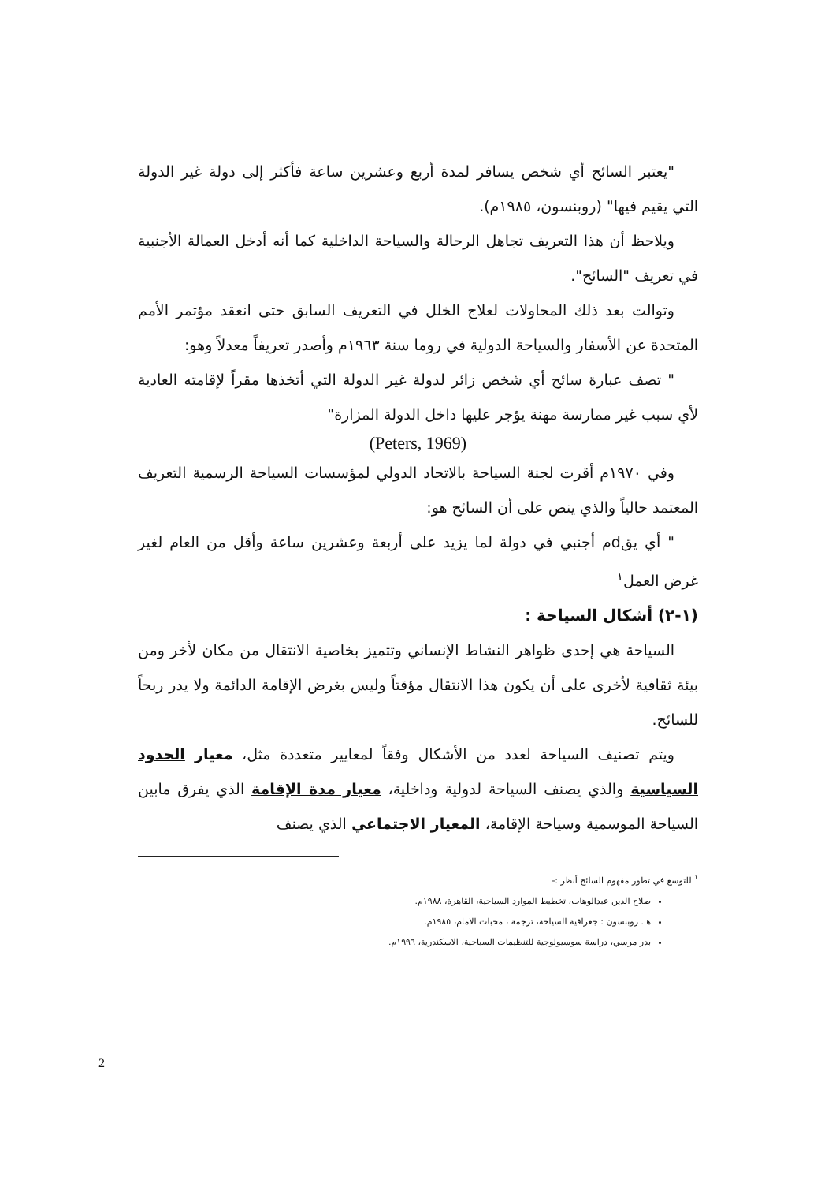"يعتبر السائح أي شخص يسافر لمدة أربع وعشرين ساعة فأكثر إلى دولة غير الدولة التي يقيم فيها" (روبنسون، ١٩٨٥م).
ويلاحظ أن هذا التعريف تجاهل الرحالة والسياحة الداخلية كما أنه أدخل العمالة الأجنبية في تعريف "السائح".
وتوالت بعد ذلك المحاولات لعلاج الخلل في التعريف السابق حتى انعقد مؤتمر الأمم المتحدة عن الأسفار والسياحة الدولية في روما سنة ١٩٦٣م وأصدر تعريفاً معدلاً وهو:
" تصف عبارة سائح أي شخص زائر لدولة غير الدولة التي أتخذها مقراً لإقامته العادية لأي سبب غير ممارسة مهنة يؤجر عليها داخل الدولة المزارة"
(Peters, 1969)
وفي ١٩٧٠م أقرت لجنة السياحة بالاتحاد الدولي لمؤسسات السياحة الرسمية التعريف المعتمد حالياً والذي ينص على أن السائح هو:
" أي يقdم أجنبي في دولة لما يزيد على أربعة وعشرين ساعة وأقل من العام لغير غرض العمل<sup>١</sup>
(١-٢) أشكال السياحة :
السياحة هي إحدى ظواهر النشاط الإنساني وتتميز بخاصية الانتقال من مكان لأخر ومن بيئة ثقافية لأخرى على أن يكون هذا الانتقال مؤقتاً وليس بغرض الإقامة الدائمة ولا يدر ربحاً للسائح.
ويتم تصنيف السياحة لعدد من الأشكال وفقاً لمعايير متعددة مثل، معيار الحدود السياسية والذي يصنف السياحة لدولية وداخلية، معيار مدة الإقامة الذي يفرق مابين السياحة الموسمية وسياحة الإقامة، المعيار الاجتماعي الذي يصنف
<sup>١</sup> للتوسع في تطور مفهوم السائح أنظر :-
صلاح الدين عبدالوهاب، تخطيط الموارد السياحية، القاهرة، ١٩٨٨م.
هـ. روبنسون : جغرافية السياحة، ترجمة ، محبات الامام، ١٩٨٥م.
بدر مرسي، دراسة سوسيولوجية للتنظيمات السياحية، الاسكندرية، ١٩٩٦م.
2